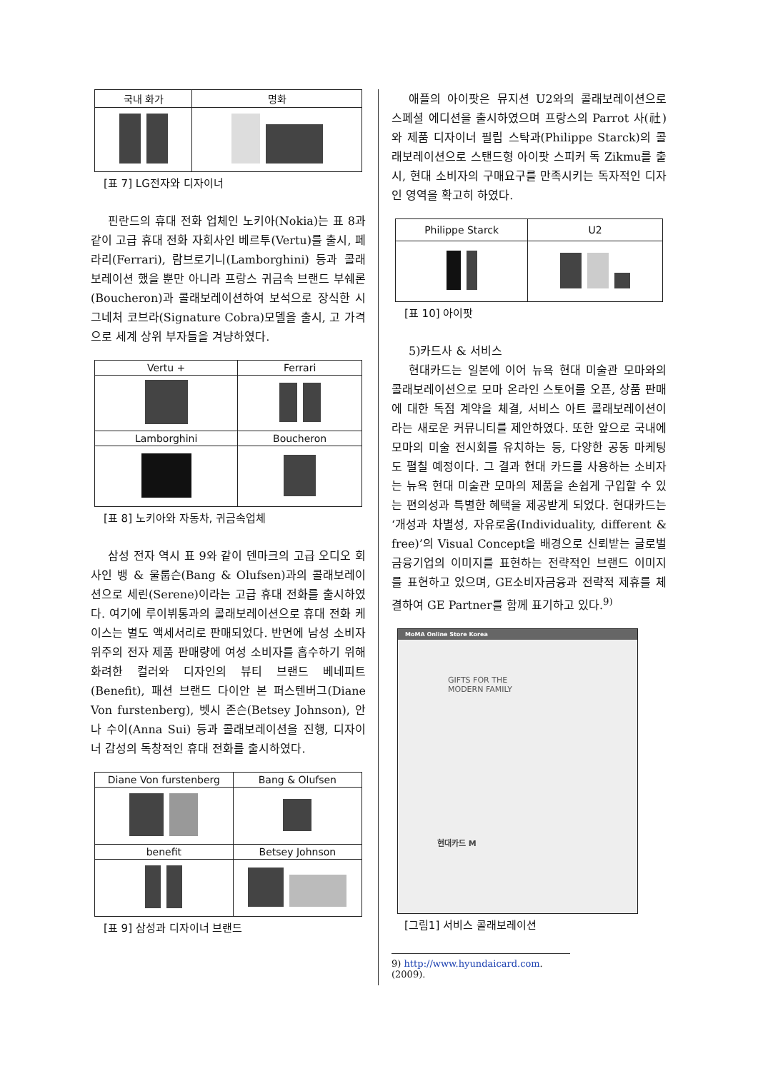| 국내 화가 | 명화 |
| --- | --- |
[표 7] LG전자와 디자이너
핀란드의 휴대 전화 업체인 노키아(Nokia)는 표 8과 같이 고급 휴대 전화 자회사인 베르투(Vertu)를 출시, 페라리(Ferrari), 람브로기니(Lamborghini) 등과 콜래보레이션 했을 뿐만 아니라 프랑스 귀금속 브랜드 부쉐론(Boucheron)과 콜래보레이션하여 보석으로 장식한 시그네처 코브라(Signature Cobra)모델을 출시, 고 가격으로 세계 상위 부자들을 겨냥하였다.
| Vertu + | Ferrari |
| --- | --- |
| Lamborghini | Boucheron |
[표 8] 노키아와 자동차, 귀금속업체
삼성 전자 역시 표 9와 같이 덴마크의 고급 오디오 회사인 뱅 & 울룹슨(Bang & Olufsen)과의 콜래보레이션으로 세린(Serene)이라는 고급 휴대 전화를 출시하였다. 여기에 루이뷔통과의 콜래보레이션으로 휴대 전화 케이스는 별도 액세서리로 판매되었다. 반면에 남성 소비자 위주의 전자 제품 판매량에 여성 소비자를 흡수하기 위해 화려한 컬러와 디자인의 뷰티 브랜드 베네피트(Benefit), 패션 브랜드 다이안 본 퍼스텐버그(Diane Von furstenberg), 벳시 존슨(Betsey Johnson), 안나 수이(Anna Sui) 등과 콜래보레이션을 진행, 디자이너 감성의 독창적인 휴대 전화를 출시하였다.
| Diane Von furstenberg | Bang & Olufsen |
| --- | --- |
| benefit | Betsey Johnson |
[표 9] 삼성과 디자이너 브랜드
애플의 아이팟은 뮤지션 U2와의 콜래보레이션으로 스페셜 에디션을 출시하였으며 프랑스의 Parrot 사(社)와 제품 디자이너 필립 스탁과(Philippe Starck)의 콜래보레이션으로 스탠드형 아이팟 스피커 독 Zikmu를 출시, 현대 소비자의 구매요구를 만족시키는 독자적인 디자인 영역을 확고히 하였다.
| Philippe Starck | U2 |
| --- | --- |
[표 10] 아이팟
5)카드사 & 서비스
현대카드는 일본에 이어 뉴욕 현대 미술관 모마와의 콜래보레이션으로 모마 온라인 스토어를 오픈, 상품 판매에 대한 독점 계약을 체결, 서비스 아트 콜래보레이션이라는 새로운 커뮤니티를 제안하였다. 또한 앞으로 국내에 모마의 미술 전시회를 유치하는 등, 다양한 공동 마케팅도 펼칠 예정이다. 그 결과 현대 카드를 사용하는 소비자는 뉴욕 현대 미술관 모마의 제품을 손쉽게 구입할 수 있는 편의성과 특별한 혜택을 제공받게 되었다. 현대카드는 ‘개성과 차별성, 자유로움(Individuality, different & free)’의 Visual Concept을 배경으로 신뢰받는 글로벌 금융기업의 이미지를 표현하는 전략적인 브랜드 이미지를 표현하고 있으며, GE소비자금융과 전략적 제휴를 체결하여 GE Partner를 함께 표기하고 있다.<sup>9)</sup>
MoMA Online Store Korea
GIFTS FOR THE
MODERN FAMILY
현대카드 M
[그림1] 서비스 콜래보레이션
9) http://www.hyundaicard.com. (2009).